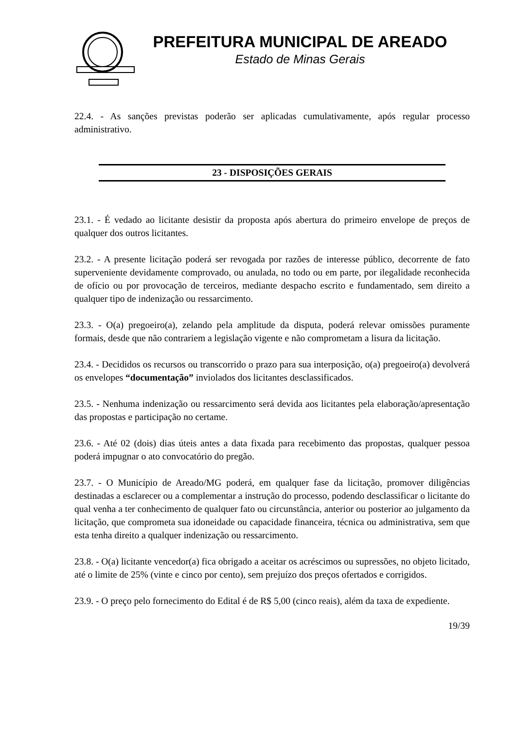PREFEITURA MUNICIPAL DE AREADO
Estado de Minas Gerais
22.4. - As sanções previstas poderão ser aplicadas cumulativamente, após regular processo administrativo.
23 - DISPOSIÇÕES GERAIS
23.1. - É vedado ao licitante desistir da proposta após abertura do primeiro envelope de preços de qualquer dos outros licitantes.
23.2. - A presente licitação poderá ser revogada por razões de interesse público, decorrente de fato superveniente devidamente comprovado, ou anulada, no todo ou em parte, por ilegalidade reconhecida de ofício ou por provocação de terceiros, mediante despacho escrito e fundamentado, sem direito a qualquer tipo de indenização ou ressarcimento.
23.3. - O(a) pregoeiro(a), zelando pela amplitude da disputa, poderá relevar omissões puramente formais, desde que não contrariem a legislação vigente e não comprometam a lisura da licitação.
23.4. - Decididos os recursos ou transcorrido o prazo para sua interposição, o(a) pregoeiro(a) devolverá os envelopes “documentação” inviolados dos licitantes desclassificados.
23.5. - Nenhuma indenização ou ressarcimento será devida aos licitantes pela elaboração/apresentação das propostas e participação no certame.
23.6. - Até 02 (dois) dias úteis antes a data fixada para recebimento das propostas, qualquer pessoa poderá impugnar o ato convocatório do pregão.
23.7. - O Município de Areado/MG poderá, em qualquer fase da licitação, promover diligências destinadas a esclarecer ou a complementar a instrução do processo, podendo desclassificar o licitante do qual venha a ter conhecimento de qualquer fato ou circunstância, anterior ou posterior ao julgamento da licitação, que comprometa sua idoneidade ou capacidade financeira, técnica ou administrativa, sem que esta tenha direito a qualquer indenização ou ressarcimento.
23.8. - O(a) licitante vencedor(a) fica obrigado a aceitar os acréscimos ou supressões, no objeto licitado, até o limite de 25% (vinte e cinco por cento), sem prejuízo dos preços ofertados e corrigidos.
23.9. - O preço pelo fornecimento do Edital é de R$ 5,00 (cinco reais), além da taxa de expediente.
19/39